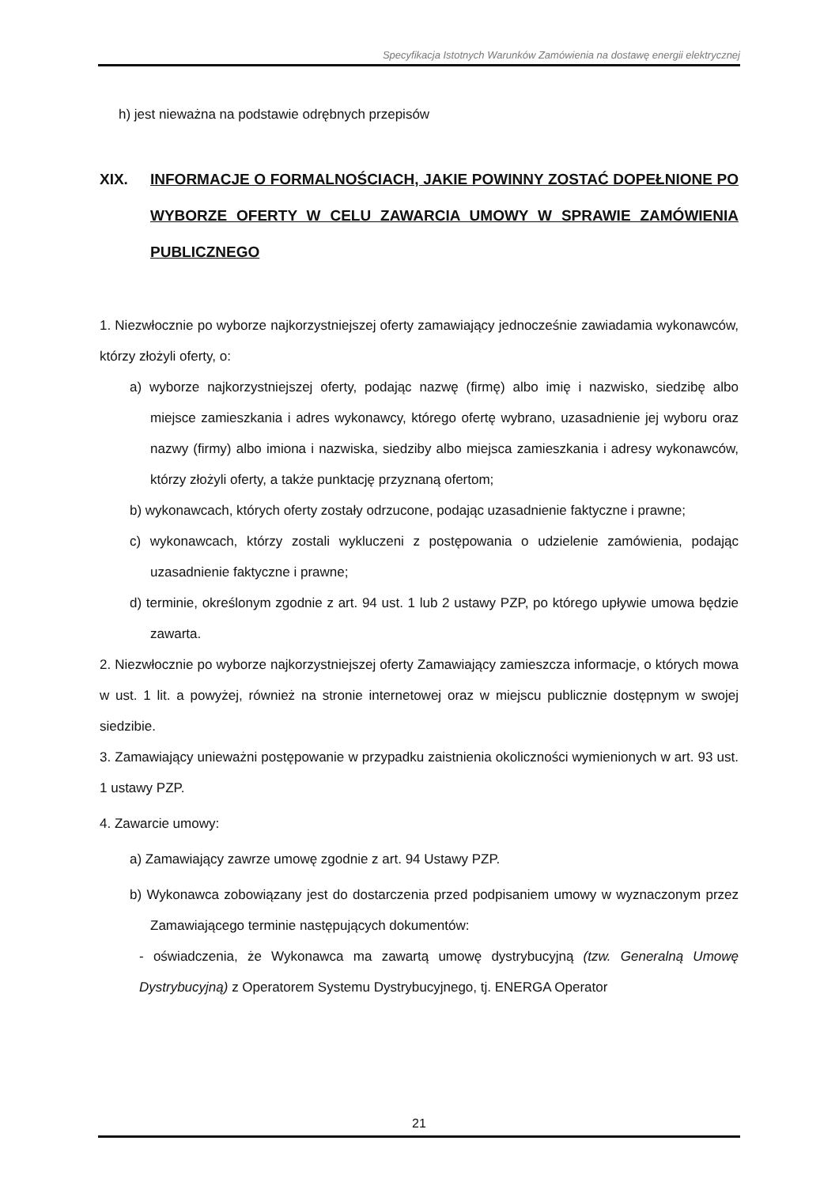Specyfikacja Istotnych Warunków Zamówienia na dostawę energii elektrycznej
h) jest nieważna na podstawie odrębnych przepisów
XIX. INFORMACJE O FORMALNOŚCIACH, JAKIE POWINNY ZOSTAĆ DOPEŁNIONE PO WYBORZE OFERTY W CELU ZAWARCIA UMOWY W SPRAWIE ZAMÓWIENIA PUBLICZNEGO
1. Niezwłocznie po wyborze najkorzystniejszej oferty zamawiający jednocześnie zawiadamia wykonawców, którzy złożyli oferty, o:
a) wyborze najkorzystniejszej oferty, podając nazwę (firmę) albo imię i nazwisko, siedzibę albo miejsce zamieszkania i adres wykonawcy, którego ofertę wybrano, uzasadnienie jej wyboru oraz nazwy (firmy) albo imiona i nazwiska, siedziby albo miejsca zamieszkania i adresy wykonawców, którzy złożyli oferty, a także punktację przyznaną ofertom;
b) wykonawcach, których oferty zostały odrzucone, podając uzasadnienie faktyczne i prawne;
c) wykonawcach, którzy zostali wykluczeni z postępowania o udzielenie zamówienia, podając uzasadnienie faktyczne i prawne;
d) terminie, określonym zgodnie z art. 94 ust. 1 lub 2 ustawy PZP, po którego upływie umowa będzie zawarta.
2. Niezwłocznie po wyborze najkorzystniejszej oferty Zamawiający zamieszcza informacje, o których mowa w ust. 1 lit. a powyżej, również na stronie internetowej oraz w miejscu publicznie dostępnym w swojej siedzibie.
3. Zamawiający unieważni postępowanie w przypadku zaistnienia okoliczności wymienionych w art. 93 ust. 1 ustawy PZP.
4. Zawarcie umowy:
a) Zamawiający zawrze umowę zgodnie z art. 94 Ustawy PZP.
b) Wykonawca zobowiązany jest do dostarczenia przed podpisaniem umowy w wyznaczonym przez Zamawiającego terminie następujących dokumentów:
- oświadczenia, że Wykonawca ma zawartą umowę dystrybucyjną (tzw. Generalną Umowę Dystrybucyjną) z Operatorem Systemu Dystrybucyjnego, tj. ENERGA Operator
21